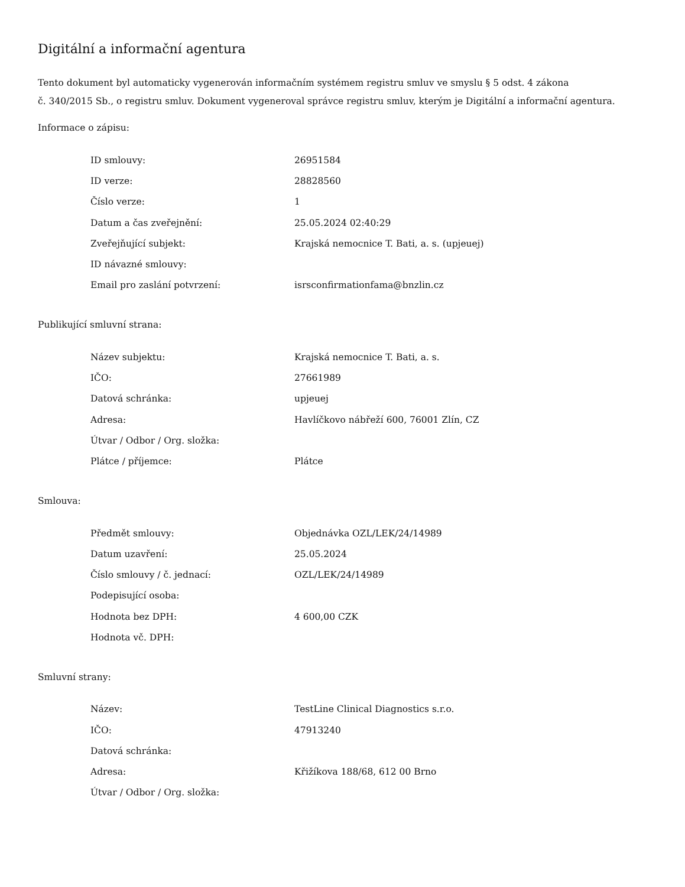Digitální a informační agentura
Tento dokument byl automaticky vygenerován informačním systémem registru smluv ve smyslu § 5 odst. 4 zákona
č. 340/2015 Sb., o registru smluv. Dokument vygeneroval správce registru smluv, kterým je Digitální a informační agentura.
Informace o zápisu:
| ID smlouvy: | 26951584 |
| ID verze: | 28828560 |
| Číslo verze: | 1 |
| Datum a čas zveřejnění: | 25.05.2024 02:40:29 |
| Zveřejňující subjekt: | Krajská nemocnice T. Bati, a. s. (upjeuej) |
| ID návazné smlouvy: | |
| Email pro zaslání potvrzení: | isrsconfirmationfama@bnzlin.cz |
Publikující smluvní strana:
| Název subjektu: | Krajská nemocnice T. Bati, a. s. |
| IČO: | 27661989 |
| Datová schránka: | upjeuej |
| Adresa: | Havlíčkovo nábřeží 600, 76001 Zlín, CZ |
| Útvar / Odbor / Org. složka: | |
| Plátce / příjemce: | Plátce |
Smlouva:
| Předmět smlouvy: | Objednávka OZL/LEK/24/14989 |
| Datum uzavření: | 25.05.2024 |
| Číslo smlouvy / č. jednací: | OZL/LEK/24/14989 |
| Podepisující osoba: | |
| Hodnota bez DPH: | 4 600,00 CZK |
| Hodnota vč. DPH: | |
Smluvní strany:
| Název: | TestLine Clinical Diagnostics s.r.o. |
| IČO: | 47913240 |
| Datová schránka: | |
| Adresa: | Křižíkova 188/68, 612 00 Brno |
| Útvar / Odbor / Org. složka: | |